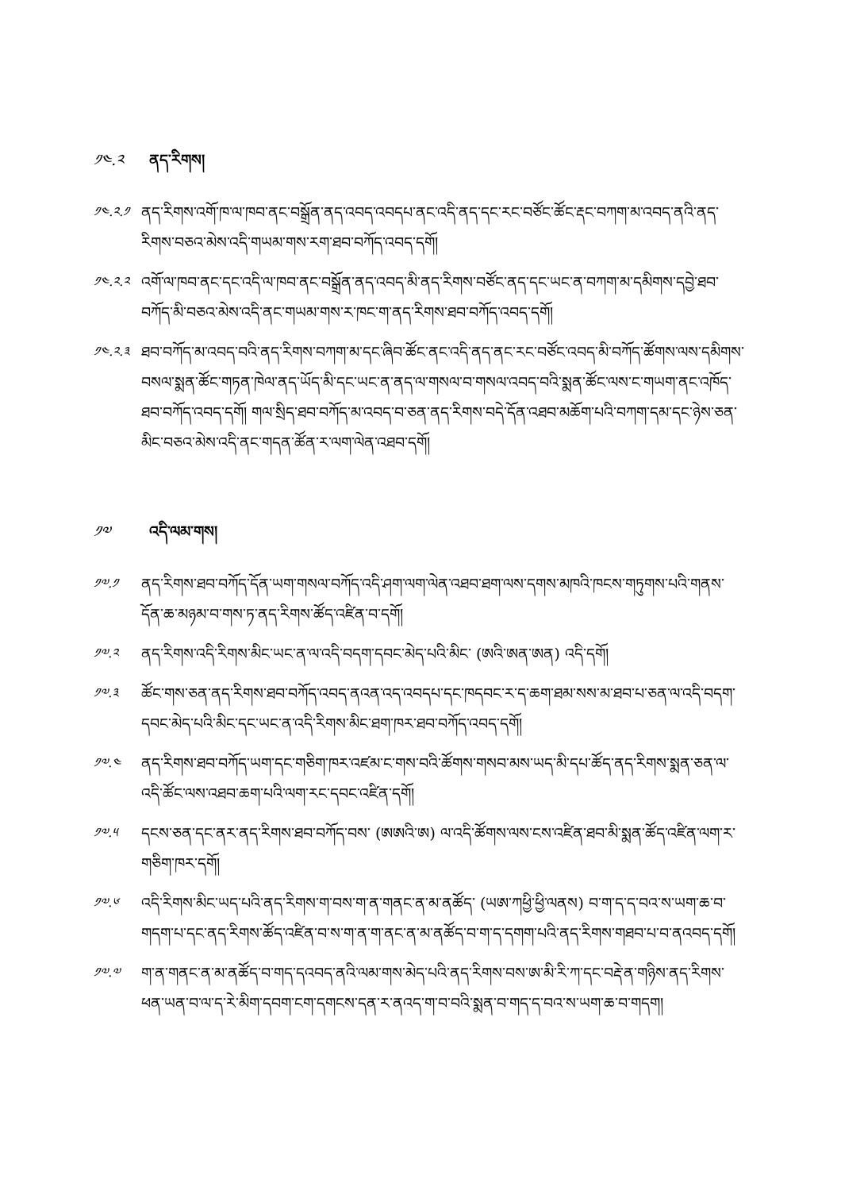༡༤.༢ ནད་རིགས།
༡༤.༢.༡ ནད་རིགས་འགོ་ཁ་ལ་ཁབ་ནང་བསྒྲོན་ནད་འབད་འབདཔ་ནང་འདི་ནད་དང་རང་བཙོང་ཚོང་རྡང་བཀག་མ་འབད་ནའི་ནད་རིགས་བཅའ་མེས་འདི་གཡམ་གས་རག་ཐབ་བཀོད་འབད་དགོ།
༡༤.༢.༢ འགོ་ལ་ཁབ་ནང་དང་འདི་ལ་ཁབ་ནང་བསྒྲོན་ནད་འབད་མི་ནད་རིགས་བཙོང་ནད་དང་ཡང་ན་བཀག་མ་དམིགས་དབྱེ་ཐབ་བཀོད་མི་བཅའ་མེས་འདི་ནང་གཡམ་གས་ར་ཁང་ག་ནད་རིགས་ཐབ་བཀོད་འབད་དགོ།
༡༤.༢.༣ ཐབ་བཀོད་མ་འབད་བའི་ནད་རིགས་བཀག་མ་དང་ཞིབ་ཚོང་ནང་འདི་ནད་ནང་རང་བཙོང་འབད་མི་བཀོད་ཚོགས་ལས་དམིགས་བསལ་སྨན་ཚོང་གཏན་ཁེལ་ནད་ཡོད་མི་དང་ཡང་ན་ནད་ལ་གསལ་བ་གསལ་འབད་བའི་སྨན་ཚོང་ལས་ང་གཡག་ནང་འཁོད་ཐབ་བཀོད་འབད་དགོ། གལ་སྲིད་ཐབ་བཀོད་མ་འབད་བ་ཅན་ནད་རིགས་བདེ་དོན་འཐབ་མཆོག་པའི་བཀག་དམ་དང་ཉེས་ཅན་མིང་བཅའ་མེས་འདི་ནང་གདན་ཚོན་ར་ལག་ལེན་འཐབ་དགོ།
༡༧ འདི་ལམ་གས།
༡༧.༡ ནད་རིགས་ཐབ་བཀོད་དོན་ཡག་གསལ་བཀོད་འདི་ཤག་ལག་ལེན་འཐབ་ཐག་ལས་དགས་མཁའི་ཁངས་གཏུགས་པའི་གནས་དོན་ཆ་མཉམ་བ་གས་ཏ་ནད་རིགས་ཚོད་འཛིན་བ་དགོ།
༡༧.༢ ནད་རིགས་འདི་རིགས་མིང་ཡང་ན་ལ་འདི་བདག་དབང་མེད་པའི་མིང་ (ཨའི་ཨན་ཨན) འདི་དགོ།
༡༧.༣ ཚོང་གས་ཅན་ནད་རིགས་ཐབ་བཀོད་འབད་ནའན་འད་འབདཔ་དང་ཁདབང་ར་ད་ཆག་ཐམ་སས་མ་ཐབ་པ་ཅན་ལ་འདི་བདག་དབང་མེད་པའི་མིང་དང་ཡང་ན་འདི་རིགས་མིང་ཐག་ཁར་ཐབ་བཀོད་འབད་དགོ།
༡༧.༤ ནད་རིགས་ཐབ་བཀོད་ཡག་དང་གཅིག་ཁར་འཛམ་ང་གས་བའི་ཚོགས་གསབ་མས་ཡད་མི་དཔ་ཚོད་ནད་རིགས་སྨན་ཅན་ལ་འདི་ཚོང་ལས་འཐབ་ཆག་པའི་ལག་རང་དབང་འཛིན་དགོ།
༡༧.༥ དངས་ཅན་དང་ནར་ནད་རིགས་ཐབ་བཀོད་བས་ (ཨཨའི་ཨ) ལ་འདི་ཚོགས་ལས་ངས་འཛིན་ཐབ་མི་སྨན་ཚོད་འཛིན་ལག་ར་གཅིག་ཁར་དགོ།
༡༧.༦ འདི་རིགས་མིང་ཡད་པའི་ནད་རིགས་ག་བས་ག་ན་གནང་ན་མ་ནཚོད་ (ཡཨ་ཀཕྱི་ཕྱི་ལནས) བ་ག་ད་ད་བའ་ས་ཡག་ཆ་བ་གདག་པ་དང་ནད་རིགས་ཚོད་འཛིན་བ་ས་ག་ན་ག་ནང་ན་མ་ནཚོད་བ་ག་ད་དགག་པའི་ནད་རིགས་གཐབ་པ་བ་ནའབད་དགོ།
༡༧.༧ ག་ན་གནང་ན་མ་ནཚོད་བ་གད་དའབད་ནའི་ལམ་གས་མེད་པའི་ནད་རིགས་བས་ཨ་མི་རི་ཀ་དང་བརྡེ་ན་གཉིས་ནད་རིགས་ཕན་ཡན་བ་ལ་ད་རེ་མིག་དབག་ངག་དགངས་དན་ར་ནའད་ག་བ་བའི་སྨན་བ་གད་ད་བའ་ས་ཡག་ཆ་བ་གདག།